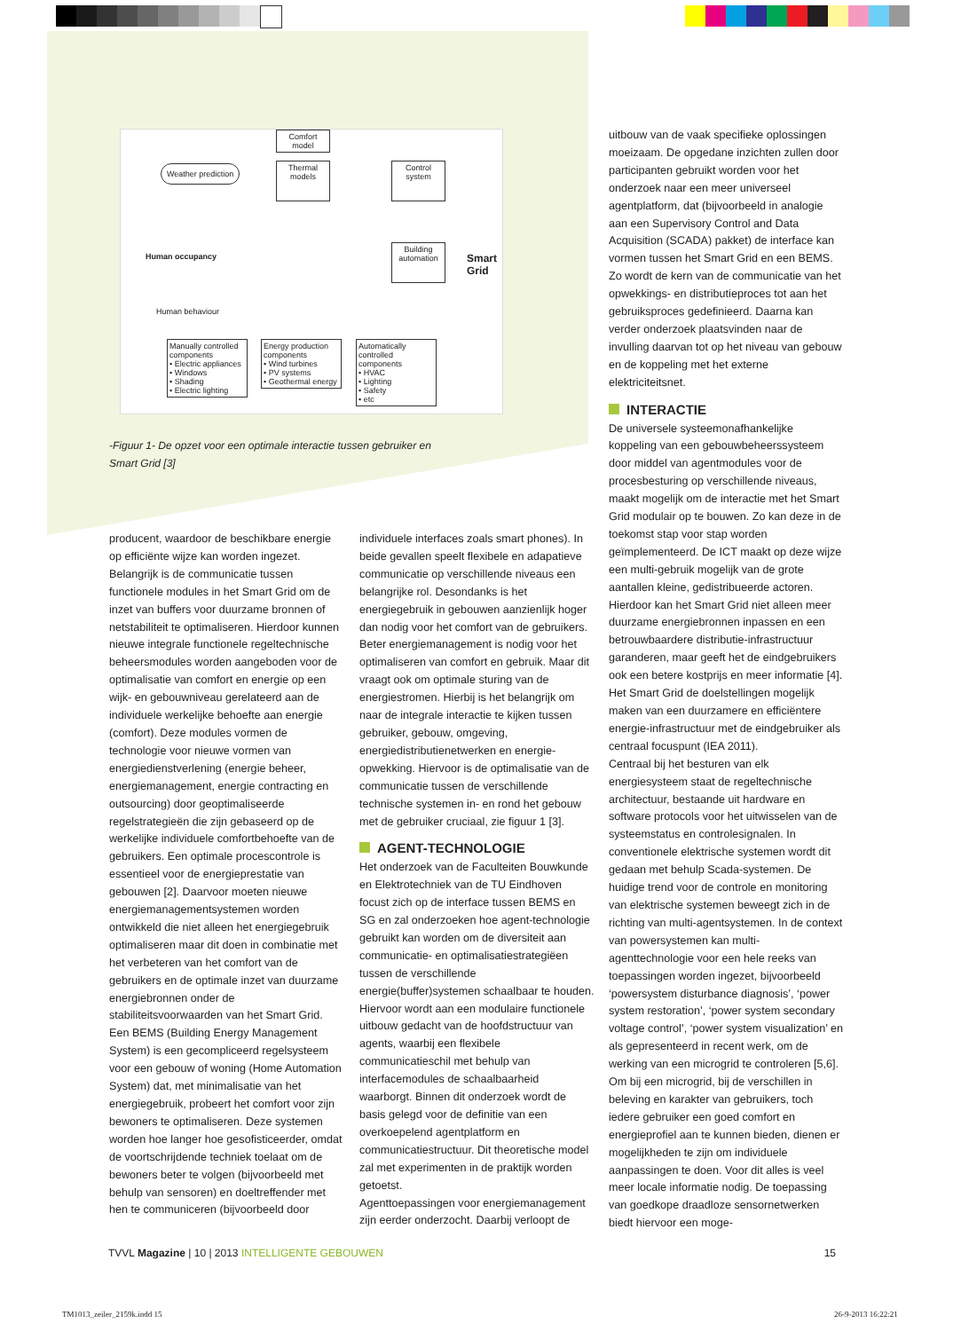Comfort model
Thermal models
Control system
Building automation
Weather prediction
Human occupancy
Human behaviour
Smart Grid
Manually controlled components
• Electric appliances
• Windows
• Shading
• Electric lighting
Energy production components
• Wind turbines
• PV systems
• Geothermal energy
Automatically controlled components
• HVAC
• Lighting
• Safety
• etc
-Figuur 1- De opzet voor een optimale interactie tussen gebruiker en Smart Grid [3]
producent, waardoor de beschikbare energie op efficiënte wijze kan worden ingezet. Belangrijk is de communicatie tussen functionele modules in het Smart Grid om de inzet van buffers voor duurzame bronnen of netstabiliteit te optimaliseren. Hierdoor kunnen nieuwe integrale functionele regeltechnische beheersmodules worden aangeboden voor de optimalisatie van comfort en energie op een wijk- en gebouwniveau gerelateerd aan de individuele werkelijke behoefte aan energie (comfort). Deze modules vormen de technologie voor nieuwe vormen van energiedienstverlening (energie beheer, energiemanagement, energie contracting en outsourcing) door geoptimaliseerde regelstrategieën die zijn gebaseerd op de werkelijke individuele comfortbehoefte van de gebruikers. Een optimale procescontrole is essentieel voor de energieprestatie van gebouwen [2]. Daarvoor moeten nieuwe energiemanagementsystemen worden ontwikkeld die niet alleen het energiegebruik optimaliseren maar dit doen in combinatie met het verbeteren van het comfort van de gebruikers en de optimale inzet van duurzame energiebronnen onder de stabiliteitsvoorwaarden van het Smart Grid.
Een BEMS (Building Energy Management System) is een gecompliceerd regelsysteem voor een gebouw of woning (Home Automation System) dat, met minimalisatie van het energiegebruik, probeert het comfort voor zijn bewoners te optimaliseren. Deze systemen worden hoe langer hoe gesofisticeerder, omdat de voortschrijdende techniek toelaat om de bewoners beter te volgen (bijvoorbeeld met behulp van sensoren) en doeltreffender met hen te communiceren (bijvoorbeeld door
individuele interfaces zoals smart phones). In beide gevallen speelt flexibele en adapatieve communicatie op verschillende niveaus een belangrijke rol. Desondanks is het energiegebruik in gebouwen aanzienlijk hoger dan nodig voor het comfort van de gebruikers. Beter energiemanagement is nodig voor het optimaliseren van comfort en gebruik. Maar dit vraagt ook om optimale sturing van de energiestromen. Hierbij is het belangrijk om naar de integrale interactie te kijken tussen gebruiker, gebouw, omgeving, energiedistributienetwerken en energie-opwekking. Hiervoor is de optimalisatie van de communicatie tussen de verschillende technische systemen in- en rond het gebouw met de gebruiker cruciaal, zie figuur 1 [3].
AGENT-TECHNOLOGIE
Het onderzoek van de Faculteiten Bouwkunde en Elektrotechniek van de TU Eindhoven focust zich op de interface tussen BEMS en SG en zal onderzoeken hoe agent-technologie gebruikt kan worden om de diversiteit aan communicatie- en optimalisatiestrategiëen tussen de verschillende energie(buffer)systemen schaalbaar te houden. Hiervoor wordt aan een modulaire functionele uitbouw gedacht van de hoofdstructuur van agents, waarbij een flexibele communicatieschil met behulp van interfacemodules de schaalbaarheid waarborgt. Binnen dit onderzoek wordt de basis gelegd voor de definitie van een overkoepelend agentplatform en communicatiestructuur. Dit theoretische model zal met experimenten in de praktijk worden getoetst.
Agenttoepassingen voor energiemanagement zijn eerder onderzocht. Daarbij verloopt de
uitbouw van de vaak specifieke oplossingen moeizaam. De opgedane inzichten zullen door participanten gebruikt worden voor het onderzoek naar een meer universeel agentplatform, dat (bijvoorbeeld in analogie aan een Supervisory Control and Data Acquisition (SCADA) pakket) de interface kan vormen tussen het Smart Grid en een BEMS. Zo wordt de kern van de communicatie van het opwekkings- en distributieproces tot aan het gebruiksproces gedefinieerd. Daarna kan verder onderzoek plaatsvinden naar de invulling daarvan tot op het niveau van gebouw en de koppeling met het externe elektriciteitsnet.
INTERACTIE
De universele systeemonafhankelijke koppeling van een gebouwbeheerssysteem door middel van agentmodules voor de procesbesturing op verschillende niveaus, maakt mogelijk om de interactie met het Smart Grid modulair op te bouwen. Zo kan deze in de toekomst stap voor stap worden geïmplementeerd. De ICT maakt op deze wijze een multi-gebruik mogelijk van de grote aantallen kleine, gedistribueerde actoren. Hierdoor kan het Smart Grid niet alleen meer duurzame energiebronnen inpassen en een betrouwbaardere distributie-infrastructuur garanderen, maar geeft het de eindgebruikers ook een betere kostprijs en meer informatie [4]. Het Smart Grid de doelstellingen mogelijk maken van een duurzamere en efficiëntere energie-infrastructuur met de eindgebruiker als centraal focuspunt (IEA 2011).
Centraal bij het besturen van elk energiesysteem staat de regeltechnische architectuur, bestaande uit hardware en software protocols voor het uitwisselen van de systeemstatus en controlesignalen. In conventionele elektrische systemen wordt dit gedaan met behulp Scada-systemen. De huidige trend voor de controle en monitoring van elektrische systemen beweegt zich in de richting van multi-agentsystemen. In de context van powersystemen kan multi-agenttechnologie voor een hele reeks van toepassingen worden ingezet, bijvoorbeeld ‘powersystem disturbance diagnosis’, ‘power system restoration’, ‘power system secondary voltage control’, ‘power system visualization’ en als gepresenteerd in recent werk, om de werking van een microgrid te controleren [5,6]. Om bij een microgrid, bij de verschillen in beleving en karakter van gebruikers, toch iedere gebruiker een goed comfort en energieprofiel aan te kunnen bieden, dienen er mogelijkheden te zijn om individuele aanpassingen te doen. Voor dit alles is veel meer locale informatie nodig. De toepassing van goedkope draadloze sensornetwerken biedt hiervoor een moge-
TVVL Magazine | 10 | 2013 INTELLIGENTE GEBOUWEN 15
TM1013_zeiler_2159k.indd 15 26-9-2013 16:22:21